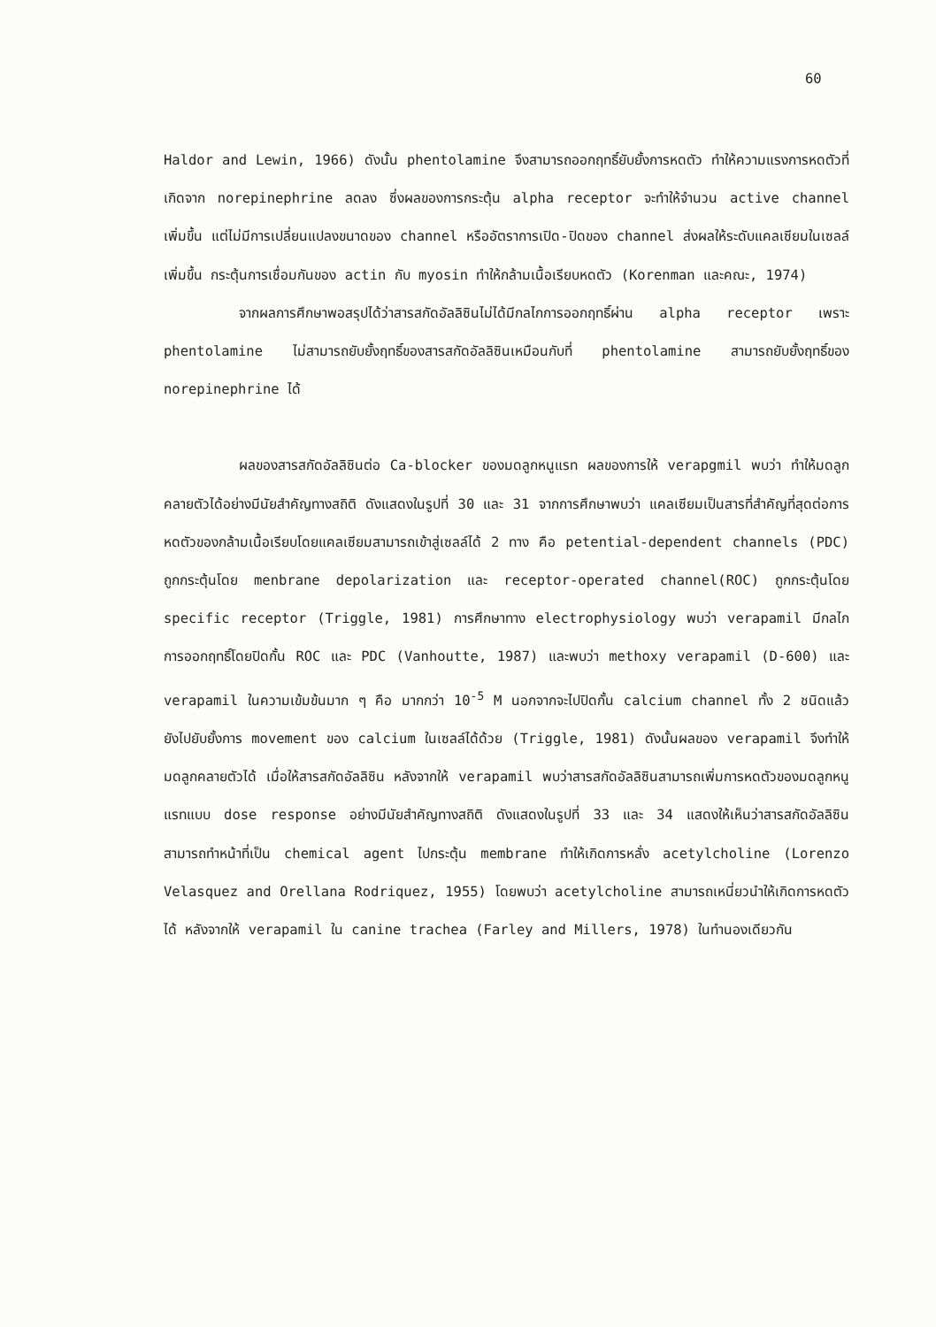60
Haldor and Lewin, 1966) ดังนั้น phentolamine จึงสามารถออกฤทธิ์ยับยั้งการหดตัว ทำให้ความแรงการหดตัวที่เกิดจาก norepinephrine ลดลง ซึ่งผลของการกระตุ้น alpha receptor จะทำให้จำนวน active channel เพิ่มขึ้น แต่ไม่มีการเปลี่ยนแปลงขนาดของ channel หรืออัตราการเปิด-ปิดของ channel ส่งผลให้ระดับแคลเซียมในเซลล์เพิ่มขึ้น กระตุ้นการเชื่อมกันของ actin กับ myosin ทำให้กล้ามเนื้อเรียบหดตัว (Korenman และคณะ, 1974)
จากผลการศึกษาพอสรุปได้ว่าสารสกัดอัลลิซินไม่ได้มีกลไกการออกฤทธิ์ผ่าน alpha receptor เพราะ phentolamine ไม่สามารถยับยั้งฤทธิ์ของสารสกัดอัลลิซินเหมือนกับที่ phentolamine สามารถยับยั้งฤทธิ์ของ norepinephrine ได้
ผลของสารสกัดอัลลิซินต่อ Ca-blocker ของมดลูกหนูแรท ผลของการให้ verapgmil พบว่า ทำให้มดลูกคลายตัวได้อย่างมีนัยสำคัญทางสถิติ ดังแสดงในรูปที่ 30 และ 31 จากการศึกษาพบว่า แคลเซียมเป็นสารที่สำคัญที่สุดต่อการหดตัวของกล้ามเนื้อเรียบโดยแคลเซียมสามารถเข้าสู่เซลล์ได้ 2 ทาง คือ petential-dependent channels (PDC) ถูกกระตุ้นโดย menbrane depolarization และ receptor-operated channel(ROC) ถูกกระตุ้นโดย specific receptor (Triggle, 1981) การศึกษาทาง electrophysiology พบว่า verapamil มีกลไกการออกฤทธิ์โดยปิดกั้น ROC และ PDC (Vanhoutte, 1987) และพบว่า methoxy verapamil (D-600) และ verapamil ในความเข้มข้นมาก ๆ คือ มากกว่า 10<sup>-5</sup> M นอกจากจะไปปิดกั้น calcium channel ทั้ง 2 ชนิดแล้ว ยังไปยับยั้งการ movement ของ calcium ในเซลล์ได้ด้วย (Triggle, 1981) ดังนั้นผลของ verapamil จึงทำให้มดลูกคลายตัวได้ เมื่อให้สารสกัดอัลลิซิน หลังจากให้ verapamil พบว่าสารสกัดอัลลิซินสามารถเพิ่มการหดตัวของมดลูกหนูแรทแบบ dose response อย่างมีนัยสำคัญทางสถิติ ดังแสดงในรูปที่ 33 และ 34 แสดงให้เห็นว่าสารสกัดอัลลิซิน สามารถทำหน้าที่เป็น chemical agent ไปกระตุ้น membrane ทำให้เกิดการหลั่ง acetylcholine (Lorenzo Velasquez and Orellana Rodriquez, 1955) โดยพบว่า acetylcholine สามารถเหนี่ยวนำให้เกิดการหดตัวได้ หลังจากให้ verapamil ใน canine trachea (Farley and Millers, 1978) ในทำนองเดียวกัน